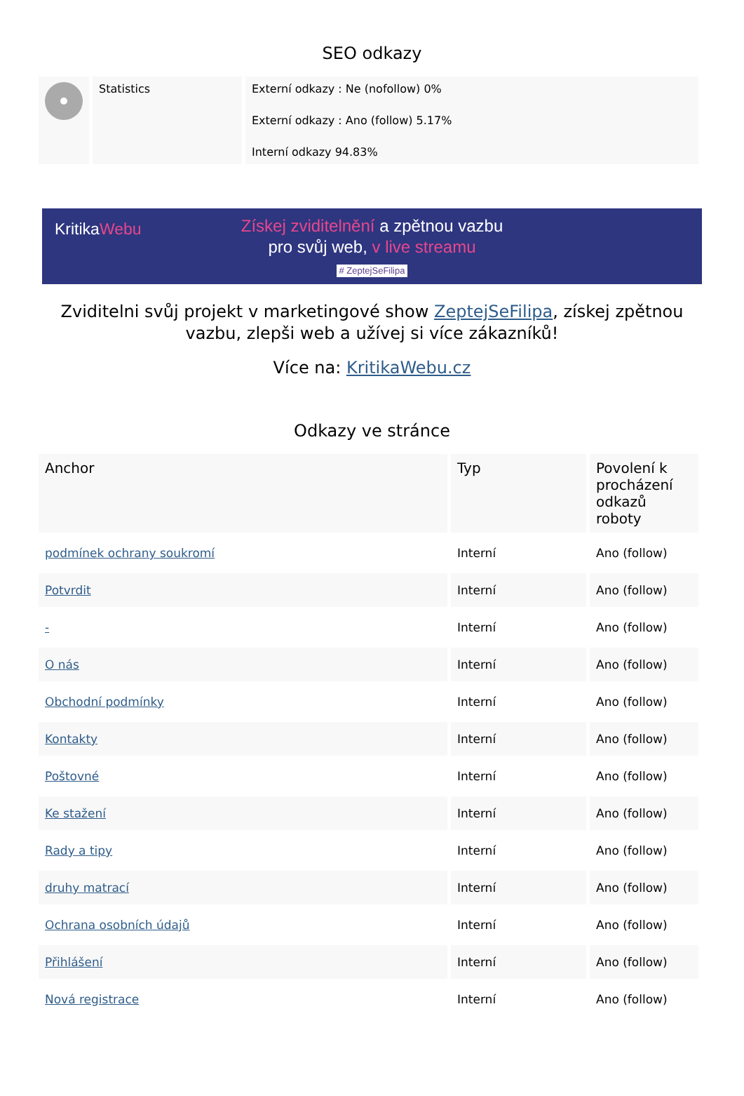SEO odkazy
| | Statistics | Externí odkazy : Ne (nofollow) 0% Externí odkazy : Ano (follow) 5.17% Interní odkazy 94.83% |
KritikaWebu
Získej zviditelnění a zpětnou vazbu
pro svůj web, v live streamu
# ZeptejSeFilipa
Zviditelni svůj projekt v marketingové show ZeptejSeFilipa, získej zpětnou vazbu, zlepši web a užívej si více zákazníků!
Více na: KritikaWebu.cz
Odkazy ve stránce
| Anchor | Typ | Povolení k procházení odkazů roboty |
| --- | --- | --- |
| podmínek ochrany soukromí | Interní | Ano (follow) |
| Potvrdit | Interní | Ano (follow) |
| - | Interní | Ano (follow) |
| O nás | Interní | Ano (follow) |
| Obchodní podmínky | Interní | Ano (follow) |
| Kontakty | Interní | Ano (follow) |
| Poštovné | Interní | Ano (follow) |
| Ke stažení | Interní | Ano (follow) |
| Rady a tipy | Interní | Ano (follow) |
| druhy matrací | Interní | Ano (follow) |
| Ochrana osobních údajů | Interní | Ano (follow) |
| Přihlášení | Interní | Ano (follow) |
| Nová registrace | Interní | Ano (follow) |